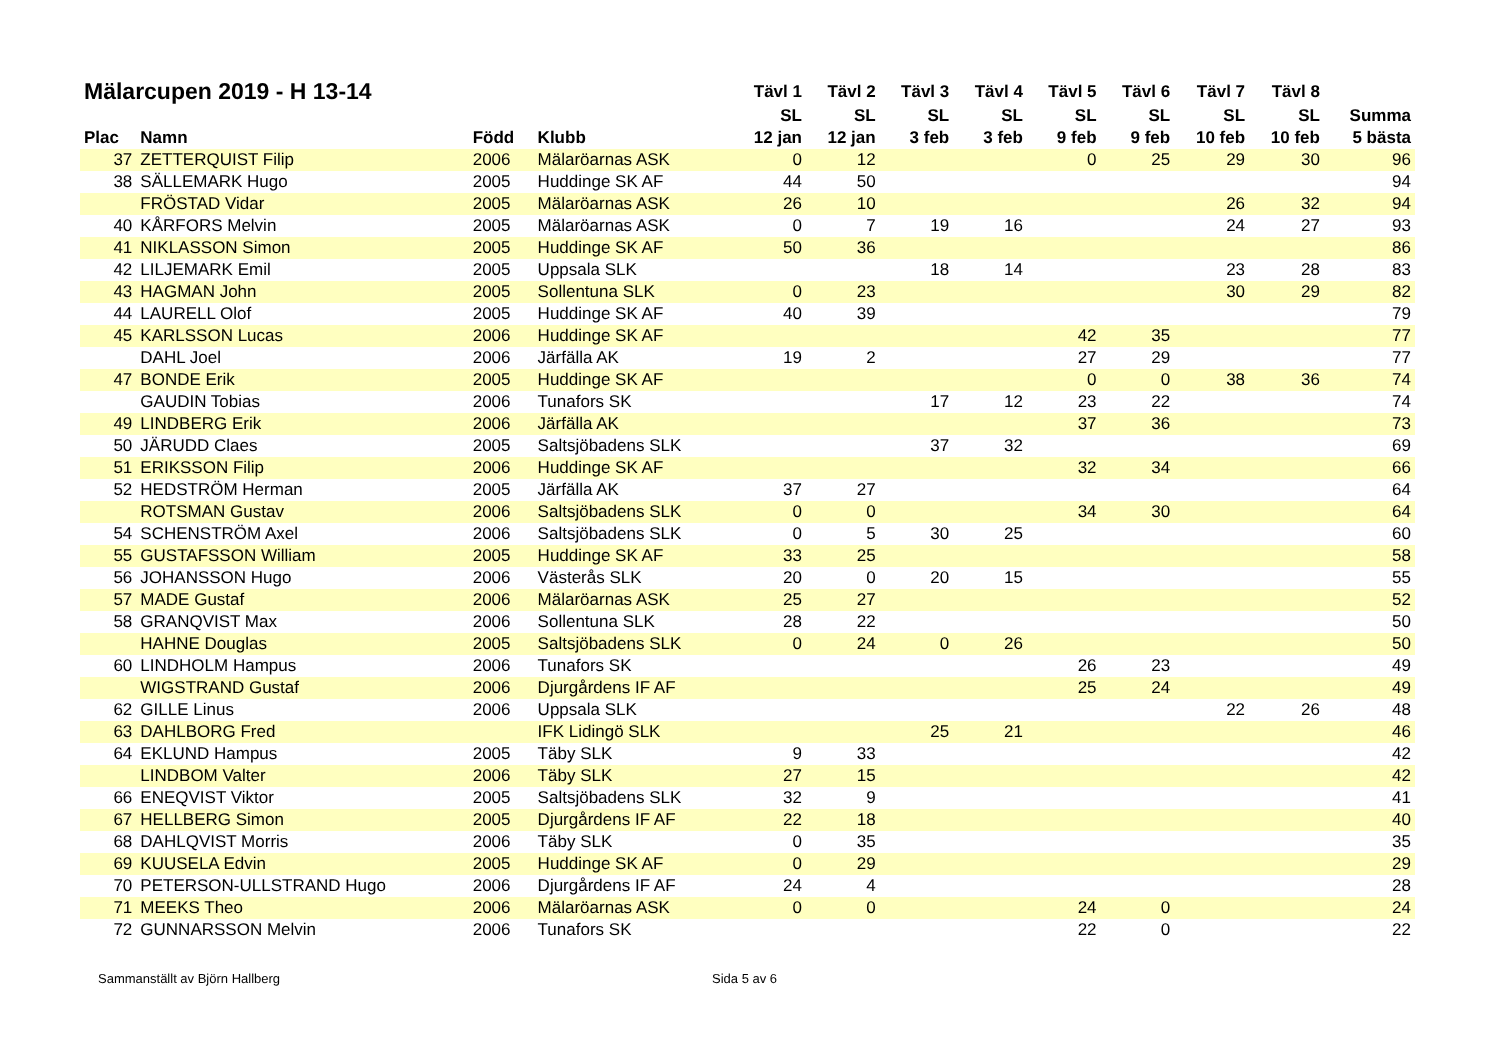| Mälarcupen 2019 - H 13-14 | | | | Tävl 1 | Tävl 2 | Tävl 3 | Tävl 4 | Tävl 5 | Tävl 6 | Tävl 7 | Tävl 8 | |
| --- | --- | --- | --- | --- | --- | --- | --- | --- | --- | --- | --- | --- |
| | | | | SL | SL | SL | SL | SL | SL | SL | SL | Summa |
| Plac | Namn | Född | Klubb | 12 jan | 12 jan | 3 feb | 3 feb | 9 feb | 9 feb | 10 feb | 10 feb | 5 bästa |
| 37 | ZETTERQUIST Filip | 2006 | Mälaröarnas ASK | 0 | 12 | | | 0 | 25 | 29 | 30 | 96 |
| 38 | SÄLLEMARK Hugo | 2005 | Huddinge SK AF | 44 | 50 | | | | | | | 94 |
| | FRÖSTAD Vidar | 2005 | Mälaröarnas ASK | 26 | 10 | | | | | 26 | 32 | 94 |
| 40 | KÅRFORS Melvin | 2005 | Mälaröarnas ASK | 0 | 7 | 19 | 16 | | | 24 | 27 | 93 |
| 41 | NIKLASSON Simon | 2005 | Huddinge SK AF | 50 | 36 | | | | | | | 86 |
| 42 | LILJEMARK Emil | 2005 | Uppsala SLK | | | 18 | 14 | | | 23 | 28 | 83 |
| 43 | HAGMAN John | 2005 | Sollentuna SLK | 0 | 23 | | | | | 30 | 29 | 82 |
| 44 | LAURELL Olof | 2005 | Huddinge SK AF | 40 | 39 | | | | | | | 79 |
| 45 | KARLSSON Lucas | 2006 | Huddinge SK AF | | | | | 42 | 35 | | | 77 |
| | DAHL Joel | 2006 | Järfälla AK | 19 | 2 | | | 27 | 29 | | | 77 |
| 47 | BONDE Erik | 2005 | Huddinge SK AF | | | | | 0 | 0 | 38 | 36 | 74 |
| | GAUDIN Tobias | 2006 | Tunafors SK | | | 17 | 12 | 23 | 22 | | | 74 |
| 49 | LINDBERG Erik | 2006 | Järfälla AK | | | | | 37 | 36 | | | 73 |
| 50 | JÄRUDD Claes | 2005 | Saltsjöbadens SLK | | | 37 | 32 | | | | | 69 |
| 51 | ERIKSSON Filip | 2006 | Huddinge SK AF | | | | | 32 | 34 | | | 66 |
| 52 | HEDSTRÖM Herman | 2005 | Järfälla AK | 37 | 27 | | | | | | | 64 |
| | ROTSMAN Gustav | 2006 | Saltsjöbadens SLK | 0 | 0 | | | 34 | 30 | | | 64 |
| 54 | SCHENSTRÖM Axel | 2006 | Saltsjöbadens SLK | 0 | 5 | 30 | 25 | | | | | 60 |
| 55 | GUSTAFSSON William | 2005 | Huddinge SK AF | 33 | 25 | | | | | | | 58 |
| 56 | JOHANSSON Hugo | 2006 | Västerås SLK | 20 | 0 | 20 | 15 | | | | | 55 |
| 57 | MADE Gustaf | 2006 | Mälaröarnas ASK | 25 | 27 | | | | | | | 52 |
| 58 | GRANQVIST Max | 2006 | Sollentuna SLK | 28 | 22 | | | | | | | 50 |
| | HAHNE Douglas | 2005 | Saltsjöbadens SLK | 0 | 24 | 0 | 26 | | | | | 50 |
| 60 | LINDHOLM Hampus | 2006 | Tunafors SK | | | | | 26 | 23 | | | 49 |
| | WIGSTRAND Gustaf | 2006 | Djurgårdens IF AF | | | | | 25 | 24 | | | 49 |
| 62 | GILLE Linus | 2006 | Uppsala SLK | | | | | | | 22 | 26 | 48 |
| 63 | DAHLBORG Fred | | IFK Lidingö SLK | | | 25 | 21 | | | | | 46 |
| 64 | EKLUND Hampus | 2005 | Täby SLK | 9 | 33 | | | | | | | 42 |
| | LINDBOM Valter | 2006 | Täby SLK | 27 | 15 | | | | | | | 42 |
| 66 | ENEQVIST Viktor | 2005 | Saltsjöbadens SLK | 32 | 9 | | | | | | | 41 |
| 67 | HELLBERG Simon | 2005 | Djurgårdens IF AF | 22 | 18 | | | | | | | 40 |
| 68 | DAHLQVIST Morris | 2006 | Täby SLK | 0 | 35 | | | | | | | 35 |
| 69 | KUUSELA Edvin | 2005 | Huddinge SK AF | 0 | 29 | | | | | | | 29 |
| 70 | PETERSON-ULLSTRAND Hugo | 2006 | Djurgårdens IF AF | 24 | 4 | | | | | | | 28 |
| 71 | MEEKS Theo | 2006 | Mälaröarnas ASK | 0 | 0 | | | 24 | 0 | | | 24 |
| 72 | GUNNARSSON Melvin | 2006 | Tunafors SK | | | | | 22 | 0 | | | 22 |
Sammanställt av Björn Hallberg Sida 5 av 6